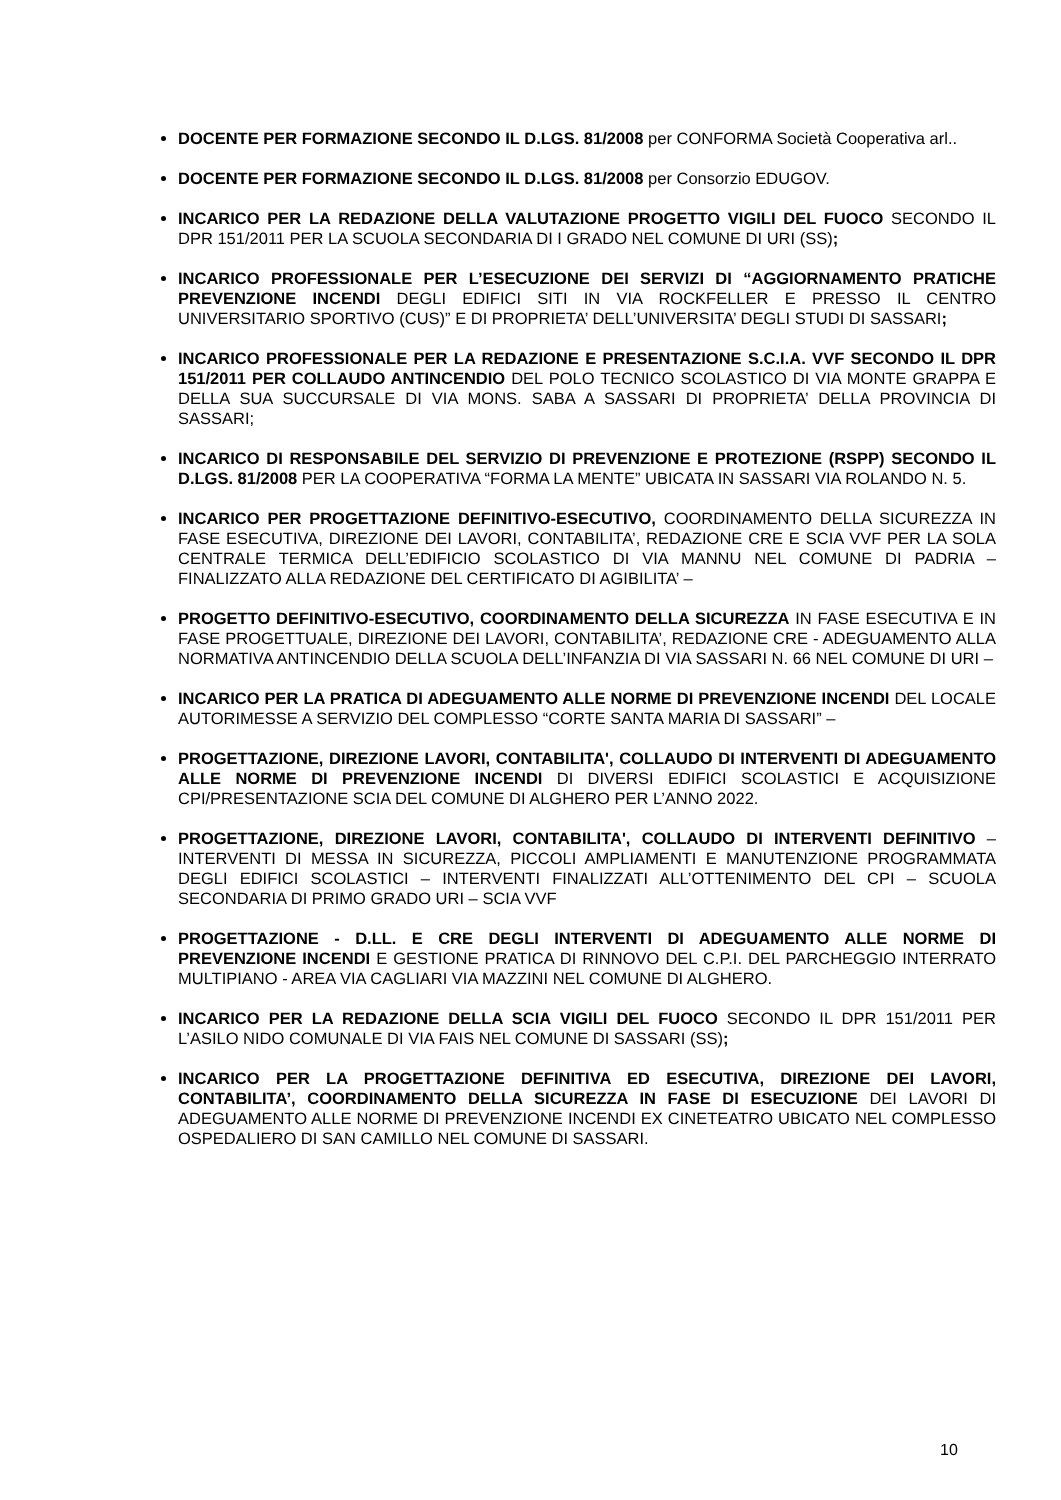DOCENTE PER FORMAZIONE SECONDO IL D.LGS. 81/2008 per CONFORMA Società Cooperativa arl..
DOCENTE PER FORMAZIONE SECONDO IL D.LGS. 81/2008 per Consorzio EDUGOV.
INCARICO PER LA REDAZIONE DELLA VALUTAZIONE PROGETTO VIGILI DEL FUOCO SECONDO IL DPR 151/2011 PER LA SCUOLA SECONDARIA DI I GRADO NEL COMUNE DI URI (SS);
INCARICO PROFESSIONALE PER L’ESECUZIONE DEI SERVIZI DI “AGGIORNAMENTO PRATICHE PREVENZIONE INCENDI DEGLI EDIFICI SITI IN VIA ROCKFELLER E PRESSO IL CENTRO UNIVERSITARIO SPORTIVO (CUS)” E DI PROPRIETA’ DELL’UNIVERSITA’ DEGLI STUDI DI SASSARI;
INCARICO PROFESSIONALE PER LA REDAZIONE E PRESENTAZIONE S.C.I.A. VVF SECONDO IL DPR 151/2011 PER COLLAUDO ANTINCENDIO DEL POLO TECNICO SCOLASTICO DI VIA MONTE GRAPPA E DELLA SUA SUCCURSALE DI VIA MONS. SABA A SASSARI DI PROPRIETA’ DELLA PROVINCIA DI SASSARI;
INCARICO DI RESPONSABILE DEL SERVIZIO DI PREVENZIONE E PROTEZIONE (RSPP) SECONDO IL D.LGS. 81/2008 PER LA COOPERATIVA “FORMA LA MENTE” UBICATA IN SASSARI VIA ROLANDO N. 5.
INCARICO PER PROGETTAZIONE DEFINITIVO-ESECUTIVO, COORDINAMENTO DELLA SICUREZZA IN FASE ESECUTIVA, DIREZIONE DEI LAVORI, CONTABILITA’, REDAZIONE CRE E SCIA VVF PER LA SOLA CENTRALE TERMICA DELL’EDIFICIO SCOLASTICO DI VIA MANNU NEL COMUNE DI PADRIA – FINALIZZATO ALLA REDAZIONE DEL CERTIFICATO DI AGIBILITA’ –
PROGETTO DEFINITIVO-ESECUTIVO, COORDINAMENTO DELLA SICUREZZA IN FASE ESECUTIVA E IN FASE PROGETTUALE, DIREZIONE DEI LAVORI, CONTABILITA’, REDAZIONE CRE - ADEGUAMENTO ALLA NORMATIVA ANTINCENDIO DELLA SCUOLA DELL’INFANZIA DI VIA SASSARI N. 66 NEL COMUNE DI URI –
INCARICO PER LA PRATICA DI ADEGUAMENTO ALLE NORME DI PREVENZIONE INCENDI DEL LOCALE AUTORIMESSE A SERVIZIO DEL COMPLESSO “CORTE SANTA MARIA DI SASSARI” –
PROGETTAZIONE, DIREZIONE LAVORI, CONTABILITA', COLLAUDO DI INTERVENTI DI ADEGUAMENTO ALLE NORME DI PREVENZIONE INCENDI DI DIVERSI EDIFICI SCOLASTICI E ACQUISIZIONE CPI/PRESENTAZIONE SCIA DEL COMUNE DI ALGHERO PER L’ANNO 2022.
PROGETTAZIONE, DIREZIONE LAVORI, CONTABILITA', COLLAUDO DI INTERVENTI DEFINITIVO – INTERVENTI DI MESSA IN SICUREZZA, PICCOLI AMPLIAMENTI E MANUTENZIONE PROGRAMMATA DEGLI EDIFICI SCOLASTICI – INTERVENTI FINALIZZATI ALL’OTTENIMENTO DEL CPI – SCUOLA SECONDARIA DI PRIMO GRADO URI – SCIA VVF
PROGETTAZIONE - D.LL. E CRE DEGLI INTERVENTI DI ADEGUAMENTO ALLE NORME DI PREVENZIONE INCENDI E GESTIONE PRATICA DI RINNOVO DEL C.P.I. DEL PARCHEGGIO INTERRATO MULTIPIANO - AREA VIA CAGLIARI VIA MAZZINI NEL COMUNE DI ALGHERO.
INCARICO PER LA REDAZIONE DELLA SCIA VIGILI DEL FUOCO SECONDO IL DPR 151/2011 PER L’ASILO NIDO COMUNALE DI VIA FAIS NEL COMUNE DI SASSARI (SS);
INCARICO PER LA PROGETTAZIONE DEFINITIVA ED ESECUTIVA, DIREZIONE DEI LAVORI, CONTABILITA’, COORDINAMENTO DELLA SICUREZZA IN FASE DI ESECUZIONE DEI LAVORI DI ADEGUAMENTO ALLE NORME DI PREVENZIONE INCENDI EX CINETEATRO UBICATO NEL COMPLESSO OSPEDALIERO DI SAN CAMILLO NEL COMUNE DI SASSARI.
10